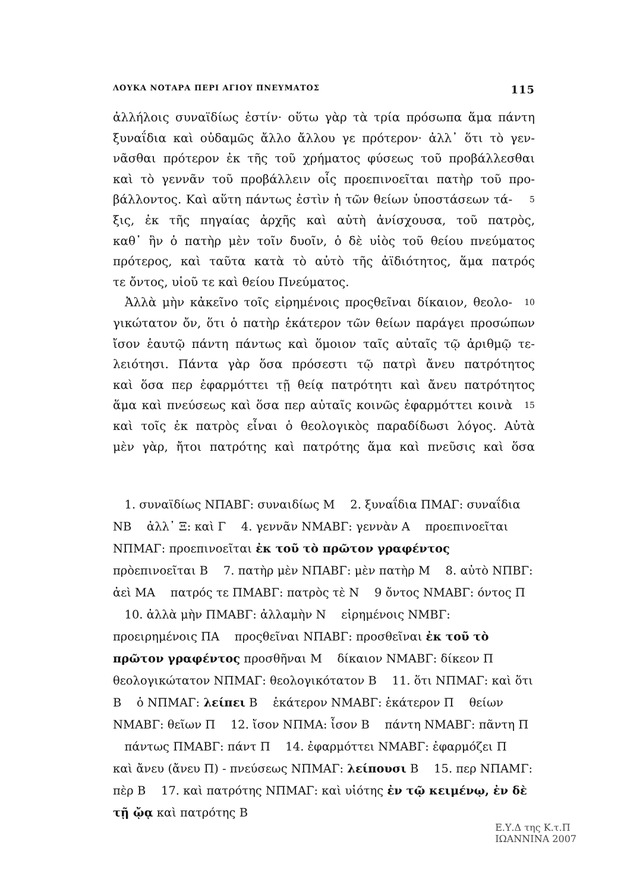ΛΟΥΚΑ ΝΟΤΑΡΑ ΠΕΡΙ ΑΓΙΟΥ ΠΝΕΥΜΑΤΟΣ 115
ἀλλήλοις συναϊδίως ἐστίν· οὕτω γὰρ τὰ τρία πρόσωπα ἅμα πάντη
ξυναΐδια καὶ οὐδαμῶς ἄλλο ἄλλου γε πρότερον· ἀλλ᾽ ὅτι τὸ γεν-
νᾶσθαι πρότερον ἐκ τῆς τοῦ χρήματος φύσεως τοῦ προβάλλεσθαι
καὶ τὸ γεννᾶν τοῦ προβάλλειν οἷς προεπινοεῖται πατὴρ τοῦ προ-
βάλλοντος. Καὶ αὕτη πάντως ἐστὶν ἡ τῶν θείων ὑποστάσεων τά-
5
ξις, ἐκ τῆς πηγαίας ἀρχῆς καὶ αὐτὴ ἀνίσχουσα, τοῦ πατρὸς,
καθ᾽ ἣν ὁ πατὴρ μὲν τοῖν δυοῖν, ὁ δὲ υἱὸς τοῦ θείου πνεύματος
πρότερος, καὶ ταῦτα κατὰ τὸ αὐτὸ τῆς ἀϊδιότητος, ἅμα πατρός
τε ὄντος, υἱοῦ τε καὶ θείου Πνεύματος.
 Ἀλλὰ μὴν κἀκεῖνο τοῖς εἰρημένοις προςθεῖναι δίκαιον, θεολο-
10
γικώτατον ὄν, ὅτι ὁ πατὴρ ἑκάτερον τῶν θείων παράγει προσώπων
ἴσον ἑαυτῷ πάντη πάντως καὶ ὅμοιον ταῖς αὐταῖς τῷ ἀριθμῷ τε-
λειότησι. Πάντα γὰρ ὅσα πρόσεστι τῷ πατρὶ ἄνευ πατρότητος
καὶ ὅσα περ ἐφαρμόττει τῇ θείᾳ πατρότητι καὶ ἄνευ πατρότητος
ἅμα καὶ πνεύσεως καὶ ὅσα περ αὐταῖς κοινῶς ἐφαρμόττει κοινὰ
15
καὶ τοῖς ἐκ πατρὸς εἶναι ὁ θεολογικὸς παραδίδωσι λόγος. Αὐτὰ
μὲν γὰρ, ἤτοι πατρότης καὶ πατρότης ἅμα καὶ πνεῦσις καὶ ὅσα
 1. συναϊδίως ΝΠΑΒΓ: συναιδίως Μ  2. ξυναΐδια ΠΜΑΓ: συναΐδια ΝΒ  ἀλλ᾽ Ξ: καὶ Γ  4. γεννᾶν ΝΜΑΒΓ: γεννὰν Α  προεπινοεῖται ΝΠΜΑΓ: προεπινοεῖται ἐκ τοῦ τὸ πρῶτον γραφέντος πρὸεπινοεῖται Β  7. πατὴρ μὲν ΝΠΑΒΓ: μὲν πατὴρ Μ  8. αὐτὸ ΝΠΒΓ: ἀεὶ ΜΑ  πατρός τε ΠΜΑΒΓ: πατρὸς τὲ Ν  9 ὄντος ΝΜΑΒΓ: όντος Π  10. ἀλλὰ μὴν ΠΜΑΒΓ: ἀλλαμὴν Ν  εἰρημένοις ΝΜΒΓ: προειρημένοις ΠΑ  προςθεῖναι ΝΠΑΒΓ: προσθεῖναι ἐκ τοῦ τὸ πρῶτον γραφέντος προσθῆναι Μ  δίκαιον ΝΜΑΒΓ: δίκεον Π  θεολογικώτατον ΝΠΜΑΓ: θεολογικότατον Β  11. ὅτι ΝΠΜΑΓ: καὶ ὅτι Β  ὁ ΝΠΜΑΓ: λείπει Β  ἑκάτερον ΝΜΑΒΓ: ἑκάτερον Π  θείων ΝΜΑΒΓ: θεῖων Π  12. ἴσον ΝΠΜΑ: ἶσον Β  πάντη ΝΜΑΒΓ: πᾶντη Π  πάντως ΠΜΑΒΓ: πάντ Π  14. ἐφαρμόττει ΝΜΑΒΓ: ἐφαρμόζει Π  καὶ ἄνευ (ἄνευ Π) - πνεύσεως ΝΠΜΑΓ: λείπουσι Β  15. περ ΝΠΑΜΓ: πὲρ Β  17. καὶ πατρότης ΝΠΜΑΓ: καὶ υἱότης ἐν τῷ κειμένῳ, ἐν δὲ τῇ ᾤᾳ καὶ πατρότης Β
Ε.Υ.Δ της Κ.τ.Π
ΙΩΑΝΝΙΝΑ 2007